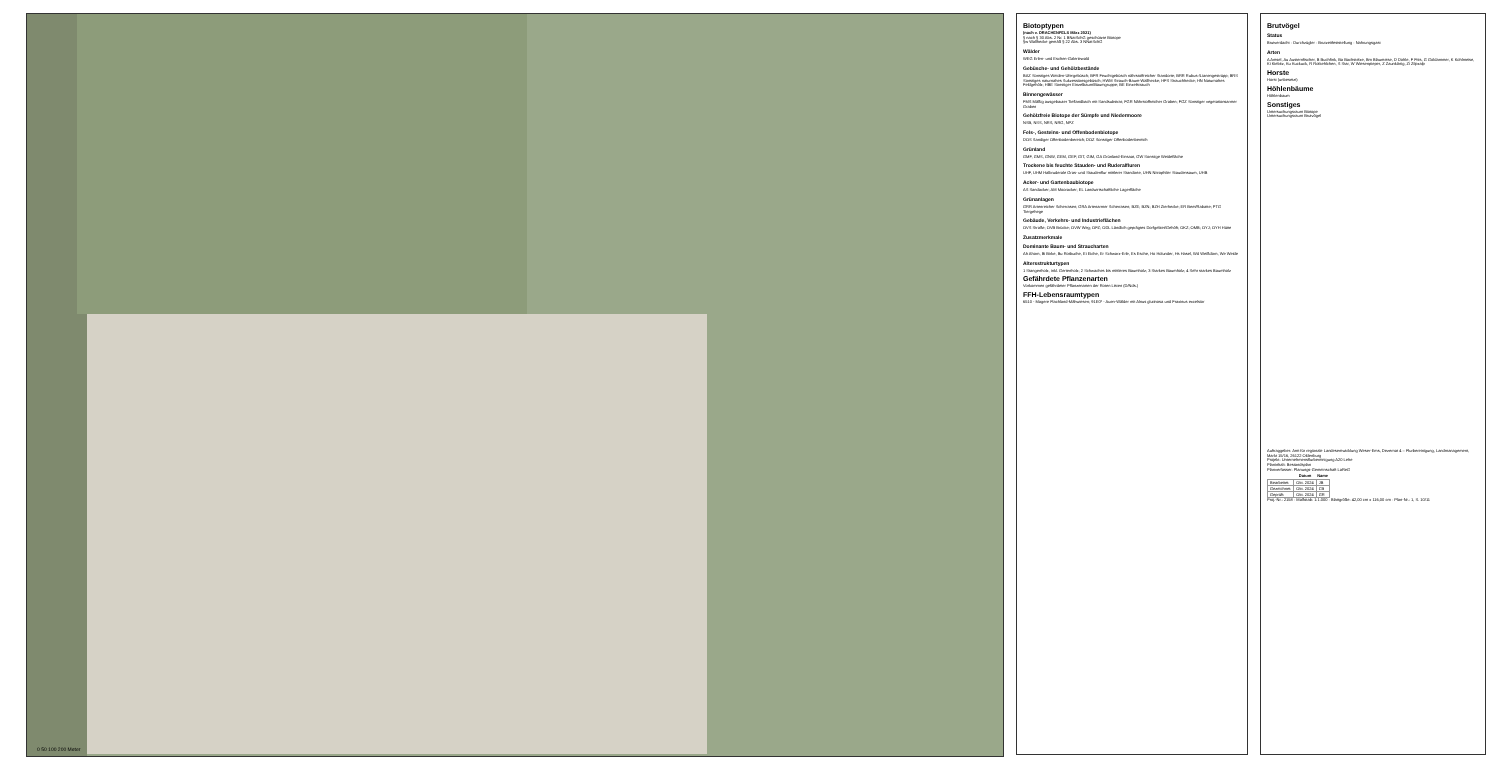0 50 100 200 Meter
Biotoptypen
(nach v. DRACHENFELS März 2021)
§ nach § 30 Abs. 2 Nr. 1 BNatSchG geschützte Biotope
§w Wallhecke gemäß § 22 Abs. 3 NNatSchG
Wälder
WEG Erlen- und Eschen-Galeriewald
Gebüsche- und Gehölzbestände
BAZ Sonstiges Weiden-Ufergebüsch; BFR Feuchtgebüsch nährstoffreicher Standorte; BRR Rubus-/Lianengestrüpp; BRS Sonstiges naturnahes Sukzessionsgebüsch; HWM Strauch-Baum-Wallhecke; HFS Strauchhecke; HN Naturnahes Feldgehölz; HBE Sonstiger Einzelbaum/Baumgruppe; BE Einzelstrauch
Binnengewässer
FMS Mäßig ausgebauter Tieflandbach mit Sandsubstrat; FGR Nährstoffreicher Graben; FGZ Sonstiger vegetationsarmer Graben
Gehölzfreie Biotope der Sümpfe und Niedermoore
NSB, NSS, NRS, NRG, NPZ
Fels-, Gesteins- und Offenbodenbiotope
DOS Sandiger Offenbodenbereich; DOZ Sonstiger Offenbodenbereich
Grünland
GMF, GMS, GNW, GEM, GEF, GIT, GIM, GA Grünland-Einsaat, GW Sonstige Weidefläche
Trockene bis feuchte Stauden- und Ruderalfluren
UHF, UHM Halbruderale Gras- und Staudenflur mittlerer Standorte, UHN Nitrophiler Staudensaum, UHB
Acker- und Gartenbaubiotope
AS Sandacker; AM Mooracker; EL Landwirtschaftliche Lagerfläche
Grünanlagen
GRR Artenreicher Scherrasen; GRA Artenarmer Scherrasen; BZE; BZN; BZH Zierhecke; ER Beet/Rabatte; PTG Tiergehege
Gebäude, Verkehrs- und Industrieflächen
OVS Straße; OVB Brücke; OVW Weg; OFZ; ODL Ländlich geprägtes Dorfgebiet/Gehöft; OKZ; OMB; OYJ; OYH Hütte
Zusatzmerkmale
Dominante Baum- und Straucharten
Ah Ahorn, Bi Birke, Bu Rotbuche, Ei Eiche, Er Schwarz-Erle, Es Esche, Ho Holunder, Hs Hasel, Wd Weißdorn, We Weide
Altersstrukturtypen
1 Stangenholz, inkl. Gertenholz; 2 Schwaches bis mittleres Baumholz; 3 Starkes Baumholz; 4 Sehr starkes Baumholz
Gefährdete Pflanzenarten
Vorkommen gefährdeter Pflanzenarten der Roten Listen (D/Nds.)
FFH-Lebensraumtypen
6510 - Magere Flachland-Mähwiesen; 91E0* - Auen-Wälder mit Alnus glutinosa und Fraxinus excelsior
Brutvögel
Status
Brutverdacht · Durchzügler · Brutzeitfeststellung · Nahrungsgast
Arten
A Amsel, Au Austernfischer, B Buchfink, Ba Bachstelze, Bm Blaumeise, D Dohle, F Fitis, G Goldammer, K Kohlmeise, Ki Kiebitz, Ku Kuckuck, R Rotkehlchen, S Star, W Wiesenpieper, Z Zaunkönig, Zi Zilpzalp
Horste
Horst (unbesetzt)
Höhlenbäume
Höhlenbaum
Sonstiges
Untersuchungsraum Biotope
Untersuchungsraum Brutvögel
Auftraggeber: Amt für regionale Landesentwicklung Weser-Ems, Dezernat 4 – Flurbereinigung, Landmanagement, Markt 15/16, 26122 Oldenburg
Projekt: Unternehmensflurbereinigung A20 Lehe
Planinhalt: Bestandsplan
Planverfasser: Planungs-Gemeinschaft LaReG
| | Datum | Name |
| --- | --- | --- |
| Bearbeitet: | Okt. 2024 | JB |
| Gezeichnet: | Okt. 2024 | CB |
| Geprüft: | Okt. 2024 | GR |
Proj.-Nr.: 2158 · Maßstab: 1:1.000 · Blattgröße: 42,00 cm x 116,00 cm · Plan-Nr.: 1, S. 10/11